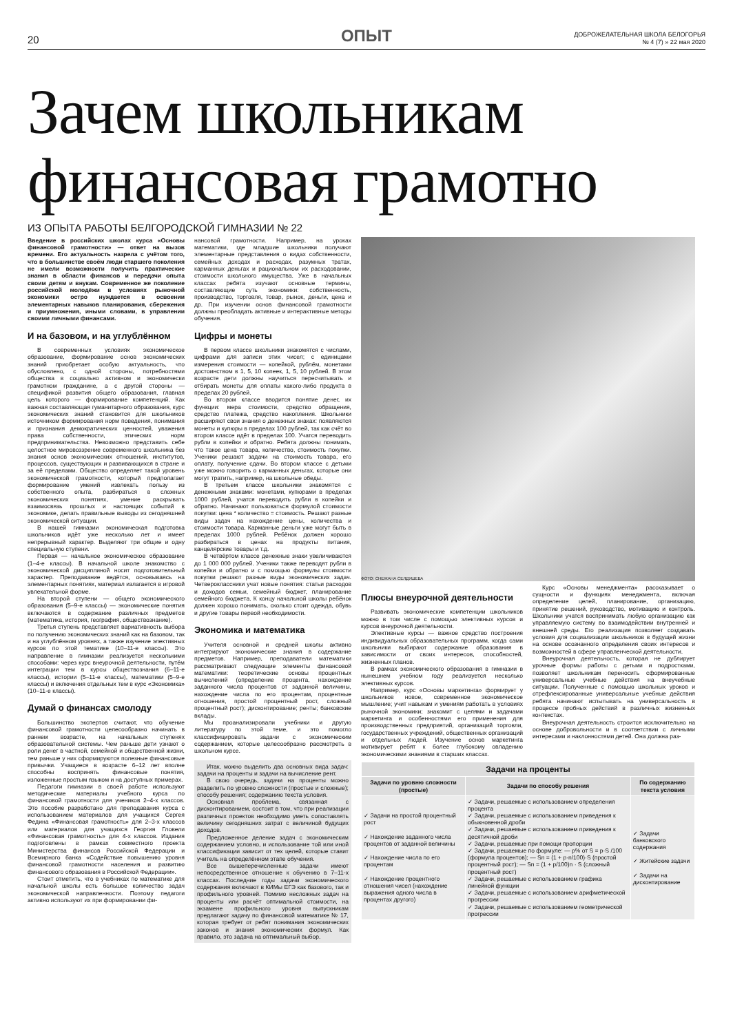20
ОПЫТ
ДОБРОЖЕЛАТЕЛЬНАЯ ШКОЛА БЕЛОГОРЬЯ
№ 4 (7) » 22 мая 2020
Зачем школьникам
финансовая грамотно
ИЗ ОПЫТА РАБОТЫ БЕЛГОРОДСКОЙ ГИМНАЗИИ № 22
Введение в российских школах курса «Основы финансовой грамотности» — ответ на вызов времени. Его актуальность назрела с учётом того, что в большинстве своём люди старшего поколения не имели возможности получить практические знания в области финансов и передачи опыта своим детям и внукам. Современное же поколение российской молодёжи в условиях рыночной экономики остро нуждается в освоении элементарных навыков планирования, сбережения и приумножения, иными словами, в управлении своими личными финансами.
И на базовом, и на углублённом
В современных условиях экономическое образование, формирование основ экономических знаний приобретает особую актуальность, что обусловлено, с одной стороны, потребностями общества в социально активном и экономически грамотном гражданине, а с другой стороны — спецификой развития общего образования, главная цель которого — формирование компетенций. Как важная составляющая гуманитарного образования, курс экономических знаний становится для школьников источником формирования норм поведения, понимания и признания демократических ценностей, уважения права собственности, этических норм предпринимательства. Невозможно представить себе целостное мировоззрение современного школьника без знания основ экономических отношений, институтов, процессов, существующих и развивающихся в стране и за её пределами. Общество определяет такой уровень экономической грамотности, который предполагает формирование умений извлекать пользу из собственного опыта, разбираться в сложных экономических понятиях, умение раскрывать взаимосвязь прошлых и настоящих событий в экономике, делать правильные выводы из сегодняшней экономической ситуации.
В нашей гимназии экономическая подготовка школьников идёт уже несколько лет и имеет непрерывный характер. Выделяют три общие и одну специальную ступени.
Первая — начальное экономическое образование (1–4-е классы). В начальной школе знакомство с экономической дисциплиной носит подготовительный характер. Преподавание ведётся, основываясь на элементарных понятиях, материал излагается в игровой увлекательной форме.
На второй ступени — общего экономического образования (5–9-е классы) — экономические понятия включаются в содержание различных предметов (математика, история, география, обществознание).
Третья ступень представляет вариативность выбора по получению экономических знаний как на базовом, так и на углублённом уровнях, а также изучение элективных курсов по этой тематике (10–11-е классы). Это направление в гимназии реализуется несколькими способами: через курс внеурочной деятельности, путём интеграции тем в курсы обществознания (6–11-е классы), истории (5–11-е классы), математики (5–9-е классы) и включения отдельных тем в курс «Экономика» (10–11-е классы).
Думай о финансах смолоду
Большинство экспертов считают, что обучение финансовой грамотности целесообразно начинать в раннем возрасте, на начальных ступенях образовательной системы. Чем раньше дети узнают о роли денег в частной, семейной и общественной жизни, тем раньше у них сформируются полезные финансовые привычки. Учащиеся в возрасте 6–12 лет вполне способны воспринять финансовые понятия, изложенные простым языком и на доступных примерах.
Педагоги гимназии в своей работе используют методические материалы учебного курса по финансовой грамотности для учеников 2–4-х классов. Это пособие разработано для преподавания курса с использованием материалов для учащихся Сергея Федина «Финансовая грамотность» для 2–3-х классов или материалов для учащихся Георгия Гловели «Финансовая грамотность» для 4-х классов. Издания подготовлены в рамках совместного проекта Министерства финансов Российской Федерации и Всемирного банка «Содействие повышению уровня финансовой грамотности населения и развитию финансового образования в Российской Федерации».
Стоит отметить, что в учебниках по математике для начальной школы есть большое количество задач экономической направленности. Поэтому педагоги активно используют их при формировании фи-
нансовой грамотности. Например, на уроках математики, где младшие школьники получают элементарные представления о видах собственности, семейных доходах и расходах, разумных тратах, карманных деньгах и рациональном их расходовании, стоимости школьного имущества. Уже в начальных классах ребята изучают основные термины, составляющие суть экономики: собственность, производство, торговля, товар, рынок, деньги, цена и др. При изучении основ финансовой грамотности должны преобладать активные и интерактивные методы обучения.
Цифры и монеты
В первом классе школьники знакомятся с числами, цифрами для записи этих чисел; с единицами измерения стоимости — копейкой, рублём, монетами достоинством в 1, 5, 10 копеек, 1, 5, 10 рублей. В этом возрасте дети должны научиться пересчитывать и отбирать монеты для оплаты какого-либо продукта в пределах 20 рублей.
Во втором классе вводится понятие денег, их функции: мера стоимости, средство обращения, средство платежа, средство накопления. Школьники расширяют свои знания о денежных знаках: появляются монеты и купюры в пределах 100 рублей, так как счёт во втором классе идёт в пределах 100. Учатся переводить рубли в копейки и обратно. Ребята должны понимать, что такое цена товара, количество, стоимость покупки. Ученики решают задачи на стоимость товара, его оплату, получение сдачи. Во втором классе с детьми уже можно говорить о карманных деньгах, которые они могут тратить, например, на школьные обеды.
В третьем классе школьники знакомятся с денежными знаками: монетами, купюрами в пределах 1000 рублей, учатся переводить рубли в копейки и обратно. Начинают пользоваться формулой стоимости покупки: цена * количество = стоимость. Решают разные виды задач на нахождение цены, количества и стоимости товара. Карманные деньги уже могут быть в пределах 1000 рублей. Ребёнок должен хорошо разбираться в ценах на продукты питания, канцелярские товары и т.д.
В четвёртом классе денежные знаки увеличиваются до 1 000 000 рублей. Ученики также переводят рубли в копейки и обратно и с помощью формулы стоимости покупки решают разные виды экономических задач. Четвероклассники учат новые понятия: статьи расходов и доходов семьи, семейный бюджет, планирование семейного бюджета. К концу начальной школы ребёнок должен хорошо понимать, сколько стоит одежда, обувь и другие товары первой необходимости.
Экономика и математика
Учителя основной и средней школы активно интегрируют экономические знания в содержание предметов. Например, преподаватели математики рассматривают следующие элементы финансовой математики: теоретические основы процентных вычислений (определение процента, нахождение заданного числа процентов от заданной величины, нахождение числа по его процентам, процентные отношения, простой процентный рост, сложный процентный рост); дисконтирование; ренты; банковские вклады.
Мы проанализировали учебники и другую литературу по этой теме, и это помогло классифицировать задачи с экономическим содержанием, которые целесообразно рассмотреть в школьном курсе.
Итак, можно выделить два основных вида задач: задачи на проценты и задачи на вычисление рент.
В свою очередь, задачи на проценты можно разделить по уровню сложности (простые и сложные); способу решения; содержанию текста условия.
Основная проблема, связанная с дисконтированием, состоит в том, что при реализации различных проектов необходимо уметь сопоставлять величину сегодняшних затрат с величиной будущих доходов.
Предложенное деление задач с экономическим содержанием условно, и использование той или иной классификации зависит от тех целей, которые ставит учитель на определённом этапе обучения.
Все вышеперечисленные задачи имеют непосредственное отношение к обучению в 7–11-х классах. Последние годы задачи экономического содержания включают в КИМы ЕГЭ как базового, так и профильного уровней. Помимо несложных задач на проценты или расчёт оптимальной стоимости, на экзамене профильного уровня выпускникам предлагают задачу по финансовой математике № 17, которая требует от ребят понимания экономических законов и знания экономических формул. Как правило, это задача на оптимальный выбор.
ФОТО: СНЕЖАНА СЕЛДУШЕВА
Плюсы внеурочной деятельности
Развивать экономические компетенции школьников можно в том числе с помощью элективных курсов и курсов внеурочной деятельности.
Элективные курсы — важное средство построения индивидуальных образовательных программ, когда сами школьники выбирают содержание образования в зависимости от своих интересов, способностей, жизненных планов.
В рамках экономического образования в гимназии в нынешнем учебном году реализуется несколько элективных курсов.
Например, курс «Основы маркетинга» формирует у школьников новое, современное экономическое мышление; учит навыкам и умениям работать в условиях рыночной экономики; знакомит с целями и задачами маркетинга и особенностями его применения для производственных предприятий, организаций торговли, государственных учреждений, общественных организаций и отдельных людей. Изучение основ маркетинга мотивирует ребят к более глубокому овладению экономическими знаниями в старших классах.
Курс «Основы менеджмента» рассказывает о сущности и функциях менеджмента, включая определение целей, планирование, организацию, принятие решений, руководство, мотивацию и контроль. Школьники учатся воспринимать любую организацию как управляемую систему во взаимодействии внутренней и внешней среды. Его реализация позволяет создавать условия для социализации школьников в будущей жизни на основе осознанного определения своих интересов и возможностей в сфере управленческой деятельности.
Внеурочная деятельность, которая не дублирует урочные формы работы с детьми и подростками, позволяет школьникам переносить сформированные универсальные учебные действия на внеучебные ситуации. Полученные с помощью школьных уроков и отрефлексированные универсальные учебные действия ребята начинают испытывать на универсальность в процессе пробных действий в различных жизненных контекстах.
Внеурочная деятельность строится исключительно на основе добровольности и в соответствии с личными интересами и наклонностями детей. Она должна раз-
| Задачи на проценты | | |
| --- | --- | --- |
| Задачи по уровню сложности (простые) | Задачи по способу решения | По содержанию текста условия |
| ✓ Задачи на простой процентный рост ✓ Нахождение заданного числа процентов от заданной величины ✓ Нахождение числа по его процентам ✓ Нахождение процентного отношения чисел (нахождение выражения одного числа в процентах другого) | ✓ Задачи, решаемые с использованием определения процента ✓ Задачи, решаемые с использованием приведения к обыкновенной дроби ✓ Задачи, решаемые с использованием приведения к десятичной дроби ✓ Задачи, решаемые при помощи пропорции ✓ Задачи, решаемые по формуле: — p% от S = p·S /100 (формула процентов); — Sn = (1 + p·n/100)·S (простой процентный рост); — Sn = (1 + p/100)n · S (сложный процентный рост) ✓ Задачи, решаемые с использованием графика линейной функции ✓ Задачи, решаемые с использованием арифметической прогрессии ✓ Задачи, решаемые с использованием геометрической прогрессии | ✓ Задачи банковского содержания ✓ Житейские задачи ✓ Задачи на дисконтирование |